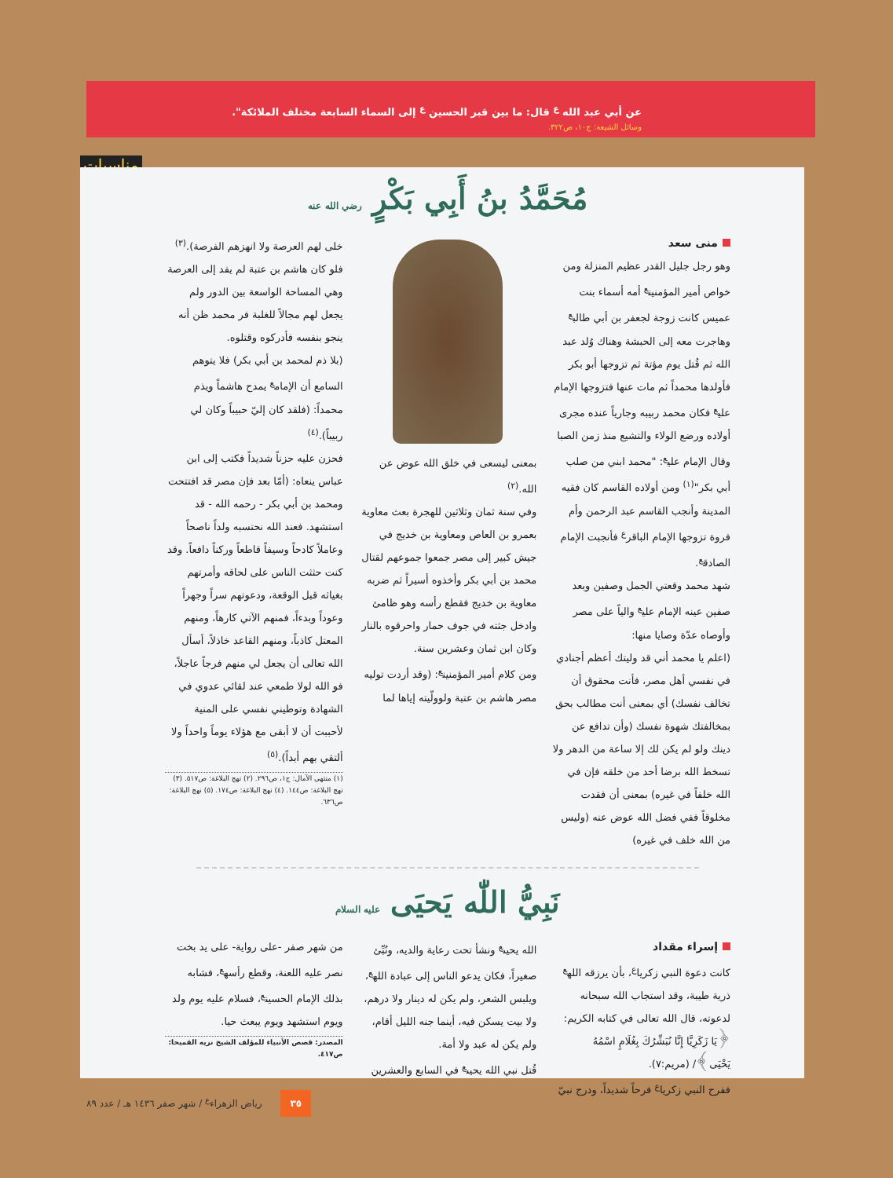عن أبي عبد الله <sup>ع</sup> قال: ما بين قبر الحسين <sup>ع</sup> إلى السماء السابعة مختلف الملائكة".
وسائل الشيعة: ج١٠، ص٣٢٢.
مناسبات
مُحَمَّدُ بنُ أَبِي بَكْرٍ رضي الله عنه
منى سعد
وهو رجل جليل القدر عظيم المنزلة ومن خواص أمير المؤمنين<sup>ع</sup> أمه أسماء بنت عميس كانت زوجة لجعفر بن أبي طالب<sup>ع</sup> وهاجرت معه إلى الحبشة وهناك وُلد عبد الله ثم قُتل يوم مؤتة ثم تزوجها أبو بكر فأولدها محمداً ثم مات عنها فتزوجها الإمام علي<sup>ع</sup> فكان محمد ربيبه وجارياً عنده مجرى أولاده ورضع الولاء والتشيع منذ زمن الصبا وقال الإمام علي<sup>ع</sup>: "محمد ابني من صلب أبي بكر"<sup>(١)</sup> ومن أولاده القاسم كان فقيه المدينة وأنجب القاسم عبد الرحمن وأم فروة تزوجها الإمام الباقر<sup>ع</sup> فأنجبت الإمام الصادق<sup>ع</sup>.
شهد محمد وقعتي الجمل وصفين وبعد صفين عينه الإمام علي<sup>ع</sup> والياً على مصر وأوصاه عدّة وصايا منها:
(اعلم يا محمد أني قد وليتك أعظم أجنادي في نفسي أهل مصر، فأنت محقوق أن تخالف نفسك) أي بمعنى أنت مطالب بحق بمخالفتك شهوة نفسك (وأن تدافع عن دينك ولو لم يكن لك إلا ساعة من الدهر ولا تسخط الله برضا أحد من خلقه فإن في الله خلفاً في غيره) بمعنى أن فقدت مخلوقاً ففي فضل الله عوض عنه (وليس من الله خلف في غيره)
بمعنى ليسعى في خلق الله عوض عن الله.<sup>(٢)</sup>
وفي سنة ثمان وثلاثين للهجرة بعث معاوية بعمرو بن العاص ومعاوية بن خديج في جيش كبير إلى مصر جمعوا جموعهم لقتال محمد بن أبي بكر وأخذوه أسيراً ثم ضربه معاوية بن خديج فقطع رأسه وهو ظامئ وادخل جثته في جوف حمار واحرقوه بالنار وكان ابن ثمان وعشرين سنة.
ومن كلام أمير المؤمنين<sup>ع</sup>: (وقد أردت توليه مصر هاشم بن عتبة ولوولّيته إياها لما
خلى لهم العرصة ولا انهزهم الفرصة).<sup>(٣)</sup>
فلو كان هاشم بن عتبة لم يفد إلى العرصة وهي المساحة الواسعة بين الدور ولم يجعل لهم مجالاً للغلبة فر محمد ظن أنه ينجو بنفسه فأدركوه وقتلوه.
(بلا ذم لمحمد بن أبي بكر) فلا يتوهم السامع أن الإمام<sup>ع</sup> يمدح هاشماً ويذم محمداً: (فلقد كان إليّ حبيباً وكان لي ربيباً).<sup>(٤)</sup>
فحزن عليه حزناً شديداً فكتب إلى ابن عباس ينعاه: (أمّا بعد فإن مصر قد افتتحت ومحمد بن أبي بكر - رحمه الله - قد استشهد. فعند الله نحتسبه ولداً ناصحاً وعاملاً كادحاً وسيفاً قاطعاً وركناً دافعاً. وقد كنت حثثت الناس على لحاقه وأمرتهم بغياثه قبل الوقعة، ودعوتهم سراً وجهراً وعوداً وبدءاً، فمنهم الآتي كارهاً، ومنهم المعتل كاذباً، ومنهم القاعد خاذلاً، أسأل الله تعالى أن يجعل لي منهم فرجاً عاجلاً، فو الله لولا طمعي عند لقائي عدوي في الشهادة وتوطيني نفسي على المنية لأحببت أن لا أبقى مع هؤلاء يوماً واحداً ولا ألتقي بهم أبداً).<sup>(٥)</sup>
(١) منتهى الآمال: ج١، ص٢٩٦. (٢) نهج البلاغة: ص٥١٧. (٣) نهج البلاغة: ص١٤٤. (٤) نهج البلاغة: ص١٧٤. (٥) نهج البلاغة: ص٦٣٦.
نَبِيُّ اللّٰه يَحيَى عليه السلام
إسراء مقداد
كانت دعوة النبي زكريا<sup>ع</sup>، بأن يرزقه الله<sup>ع</sup> ذرية طيبة، وقد استجاب الله سبحانه لدعوته، قال الله تعالى في كتابه الكريم: ﴿يَا زَكَرِيَّا إِنَّا نُبَشِّرُكَ بِغُلَامٍ اسْمُهُ يَحْيَى﴾/ (مريم:٧).
ففرح النبي زكريا<sup>ع</sup> فرحاً شديداً، ودرج نبيّ
الله يحيى<sup>ع</sup> ونشأ تحت رعاية والديه، ونُبِّئ صغيراً، فكان يدعو الناس إلى عبادة الله<sup>ع</sup>، ويلبس الشعر، ولم يكن له دينار ولا درهم، ولا بيت يسكن فيه، أينما جنه الليل أقام، ولم يكن له عبد ولا أمة.
قُتل نبي الله يحيى<sup>ع</sup> في السابع والعشرين
من شهر صفر -على رواية- على يد بخت نصر عليه اللعنة، وقطع رأسه<sup>ع</sup>، فشابه بذلك الإمام الحسين<sup>ع</sup>، فسلام عليه يوم ولد ويوم استشهد ويوم يبعث حيا.
المصدر: قصص الأنبياء للمؤلف الشيخ نزيه القميحا: ص٤١٧.
٣٥ رياض الزهراء<sup>ع</sup> / شهر صفر ١٤٣٦ هـ / عدد ٨٩